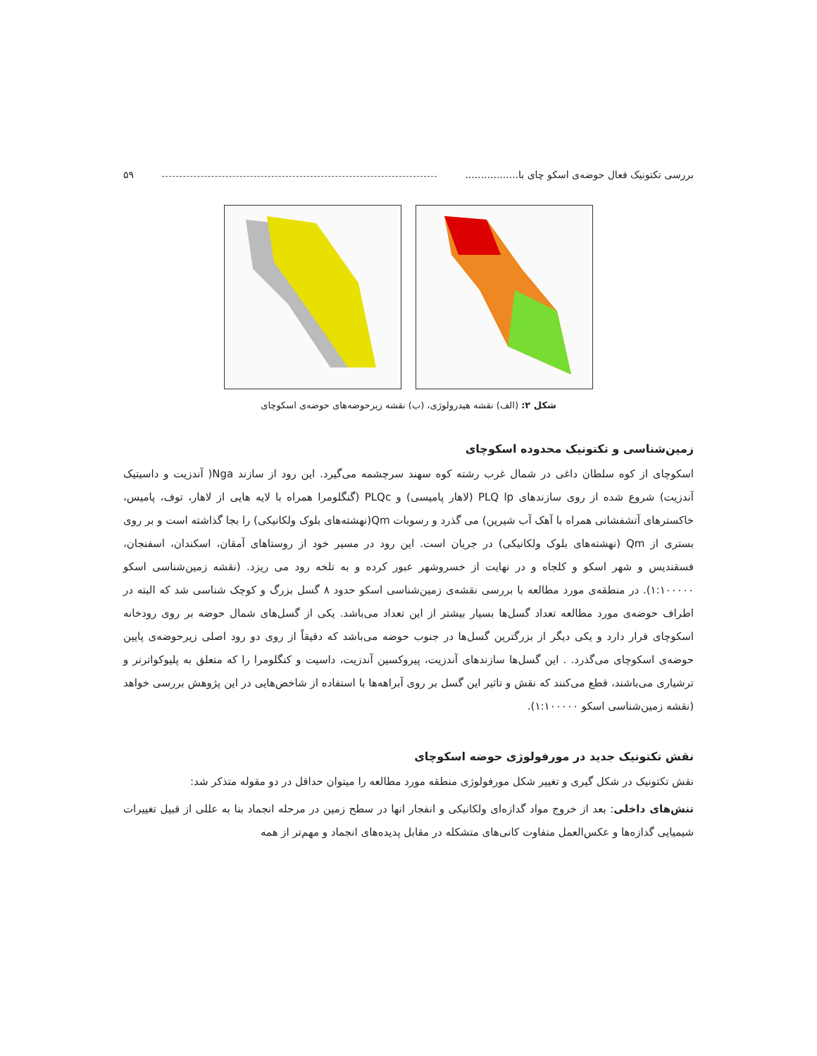بررسی تکتونیک فعال حوضه‌ی اسکو چای با................. ۵۹
شکل ۲: (الف) نقشه هیدرولوژی، (ب) نقشه زیرحوضه‌های حوضه‌ی اسکوچای
زمین‌شناسی و تکتونیک محدوده اسکوچای
اسکوچای از کوه سلطان داغی در شمال غرب رشته کوه سهند سرچشمه می‌گیرد. این رود از سازند Nga( آندزیت و داسیتیک آندزیت) شروع شده از روی سازندهای PLQ lp (لاهار پامیسی) و PLQc (گنگلومرا همراه با لایه هایی از لاهار، توف، پامیس، خاکسترهای آتشفشانی همراه با آهک آب شیرین) می گذرد و رسوبات Qm(نهشته‌های بلوک ولکانیکی) را بجا گذاشته است و بر روی بستری از Qm (نهشته‌های بلوک ولکانیکی) در جریان است. این رود در مسیر خود از روستاهای آمقان، اسکندان، اسفنجان، فسقندیس و شهر اسکو و کلجاه و در نهایت از خسروشهر عبور کرده و به تلخه رود می ریزد. (نقشه زمین‌شناسی اسکو ۱:۱۰۰۰۰۰). در منطقه‌ی مورد مطالعه با بررسی نقشه‌ی زمین‌شناسی اسکو حدود ۸ گسل بزرگ و کوچک شناسی شد که البته در اطراف حوضه‌ی مورد مطالعه تعداد گسل‌ها بسیار بیشتر از این تعداد می‌باشد. یکی از گسل‌های شمال حوضه بر روی رودخانه اسکوچای قرار دارد و یکی دیگر از بزرگترین گسل‌ها در جنوب حوضه می‌باشد که دقیقاً از روی دو رود اصلی زیرحوضه‌ی پایین حوضه‌ی اسکوچای می‌گذرد. . این گسل‌ها سازندهای آندزیت، پیروکسین آندزیت، داسیت و کنگلومرا را که متعلق به پلیوکواترنر و ترشیاری می‌باشند، قطع می‌کنند که نقش و تاثیر این گسل بر روی آبراهه‌ها با استفاده از شاخص‌هایی در این پژوهش بررسی خواهد (نقشه زمین‌شناسی اسکو ۱:۱۰۰۰۰۰).
نقش تکتونیک جدید در مورفولوژی حوضه اسکوچای
نقش تکتونیک در شکل گیری و تغییر شکل مورفولوژی منطقه مورد مطالعه را میتوان حداقل در دو مقوله متذکر شد:
تنش‌های داخلی: بعد از خروج مواد گدازه‌ای ولکانیکی و انفجار انها در سطح زمین در مرحله انجماد بنا به عللی از قبیل تغییرات شیمیایی گدازه‌ها و عکس‌العمل متفاوت کانی‌های متشکله در مقابل پدیده‌های انجماد و مهم‌تر از همه